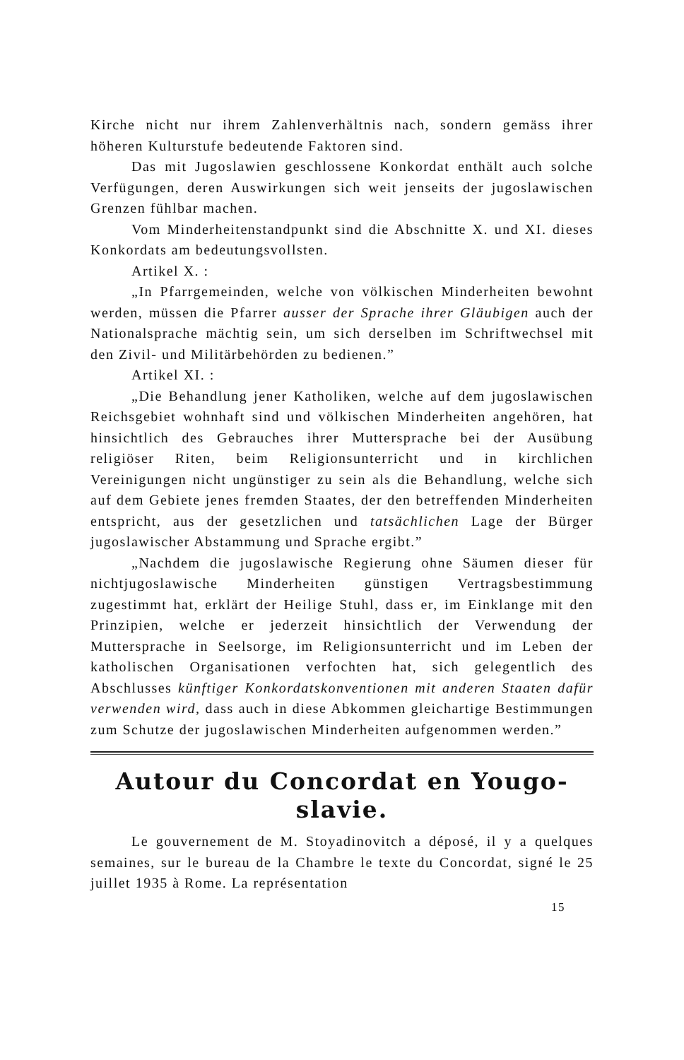Kirche nicht nur ihrem Zahlenverhältnis nach, sondern gemäss ihrer höheren Kulturstufe bedeutende Faktoren sind.
Das mit Jugoslawien geschlossene Konkordat enthält auch solche Verfügungen, deren Auswirkungen sich weit jenseits der jugoslawischen Grenzen fühlbar machen.
Vom Minderheitenstandpunkt sind die Abschnitte X. und XI. dieses Konkordats am bedeutungsvollsten.
Artikel X. :
„In Pfarrgemeinden, welche von völkischen Minderheiten bewohnt werden, müssen die Pfarrer ausser der Sprache ihrer Gläubigen auch der Nationalsprache mächtig sein, um sich derselben im Schriftwechsel mit den Zivil- und Militärbehörden zu bedienen.”
Artikel XI. :
„Die Behandlung jener Katholiken, welche auf dem jugoslawischen Reichsgebiet wohnhaft sind und völkischen Minderheiten angehören, hat hinsichtlich des Gebrauches ihrer Muttersprache bei der Ausübung religiöser Riten, beim Religionsunterricht und in kirchlichen Vereinigungen nicht ungünstiger zu sein als die Behandlung, welche sich auf dem Gebiete jenes fremden Staates, der den betreffenden Minderheiten entspricht, aus der gesetzlichen und tatsächlichen Lage der Bürger jugoslawischer Abstammung und Sprache ergibt.”
„Nachdem die jugoslawische Regierung ohne Säumen dieser für nichtjugoslawische Minderheiten günstigen Vertragsbestimmung zugestimmt hat, erklärt der Heilige Stuhl, dass er, im Einklange mit den Prinzipien, welche er jederzeit hinsichtlich der Verwendung der Muttersprache in Seelsorge, im Religionsunterricht und im Leben der katholischen Organisationen verfochten hat, sich gelegentlich des Abschlusses künftiger Konkordatskonventionen mit anderen Staaten dafür verwenden wird, dass auch in diese Abkommen gleichartige Bestimmungen zum Schutze der jugoslawischen Minderheiten aufgenommen werden.”
Autour du Concordat en Yougo-
slavie.
Le gouvernement de M. Stoyadinovitch a déposé, il y a quelques semaines, sur le bureau de la Chambre le texte du Concordat, signé le 25 juillet 1935 à Rome. La représentation
15